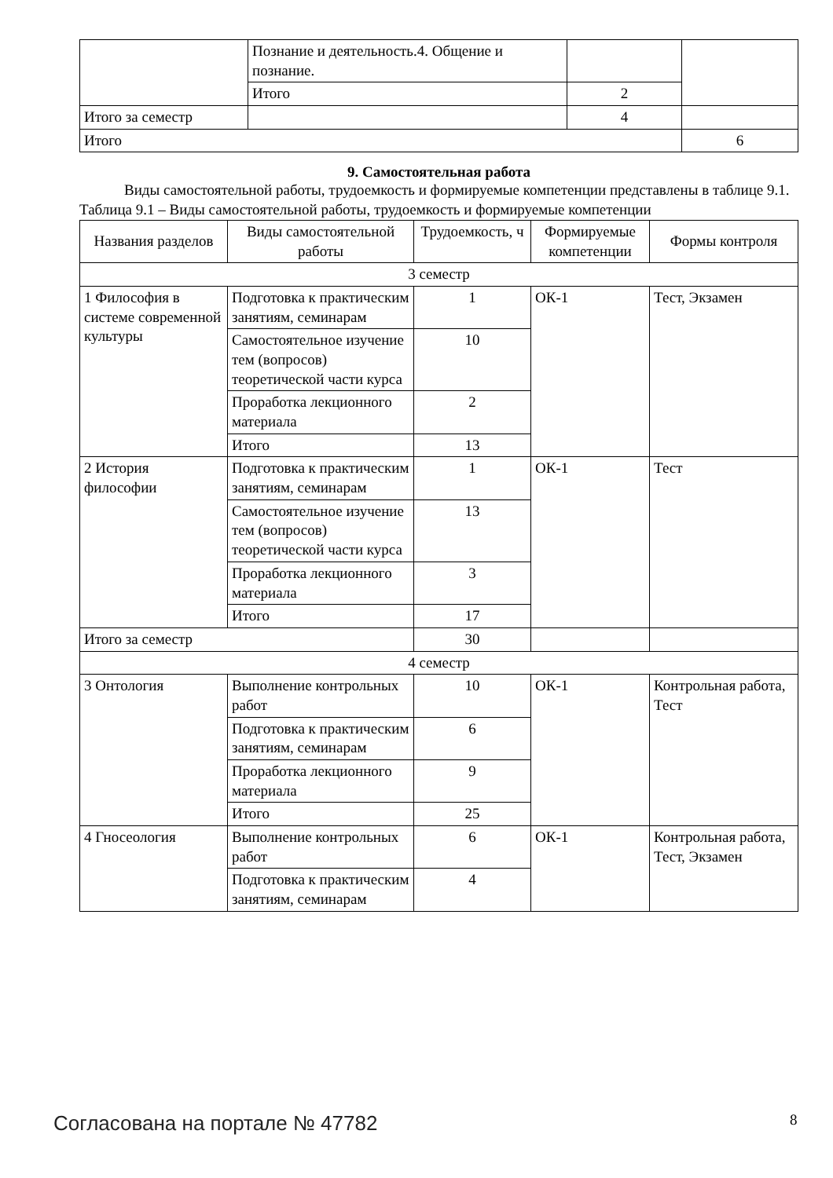| | Познание и деятельность.4. Общение и познание. | | | |
| | Итого | 2 | | |
| Итого за семестр | | 4 | | |
| Итого | | | | 6 |
9. Самостоятельная работа
Виды самостоятельной работы, трудоемкость и формируемые компетенции представлены в таблице 9.1.
Таблица 9.1 – Виды самостоятельной работы, трудоемкость и формируемые компетенции
| Названия разделов | Виды самостоятельной работы | Трудоемкость, ч | Формируемые компетенции | Формы контроля |
| --- | --- | --- | --- | --- |
| 3 семестр | | | | |
| 1 Философия в системе современной культуры | Подготовка к практическим занятиям, семинарам | 1 | ОК-1 | Тест, Экзамен |
| | Самостоятельное изучение тем (вопросов) теоретической части курса | 10 | | |
| | Проработка лекционного материала | 2 | | |
| | Итого | 13 | | |
| 2 История философии | Подготовка к практическим занятиям, семинарам | 1 | ОК-1 | Тест |
| | Самостоятельное изучение тем (вопросов) теоретической части курса | 13 | | |
| | Проработка лекционного материала | 3 | | |
| | Итого | 17 | | |
| Итого за семестр | | 30 | | |
| 4 семестр | | | | |
| 3 Онтология | Выполнение контрольных работ | 10 | ОК-1 | Контрольная работа, Тест |
| | Подготовка к практическим занятиям, семинарам | 6 | | |
| | Проработка лекционного материала | 9 | | |
| | Итого | 25 | | |
| 4 Гносеология | Выполнение контрольных работ | 6 | ОК-1 | Контрольная работа, Тест, Экзамен |
| | Подготовка к практическим занятиям, семинарам | 4 | | |
Согласована на портале № 47782 8